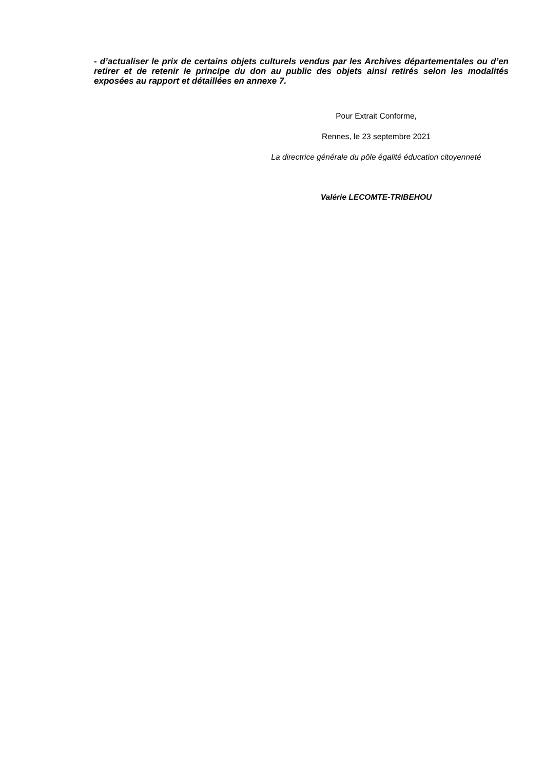- d’actualiser le prix de certains objets culturels vendus par les Archives départementales ou d’en retirer et de retenir le principe du don au public des objets ainsi retirés selon les modalités exposées au rapport et détaillées en annexe 7.
Pour Extrait Conforme,
Rennes, le 23 septembre 2021
La directrice générale du pôle égalité éducation citoyenneté
Valérie LECOMTE-TRIBEHOU